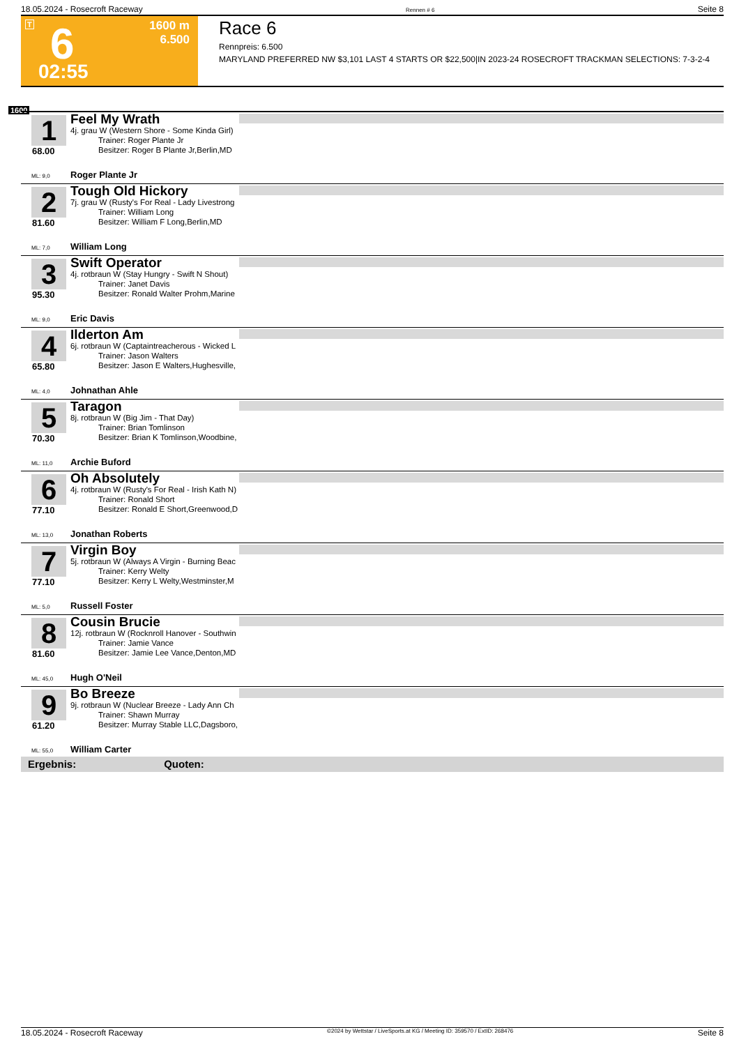18.05.2024 - Rosecroft Raceway Rennen # 6 Seite 8
T 6 1600 m
6.500
02:55
Race 6
Rennpreis: 6.500
MARYLAND PREFERRED NW $3,101 LAST 4 STARTS OR $22,500|IN 2023-24 ROSECROFT TRACKMAN SELECTIONS: 7-3-2-4
1600
1
68.00
Feel My Wrath
4j. grau W (Western Shore - Some Kinda Girl)
Trainer: Roger Plante Jr
Besitzer: Roger B Plante Jr,Berlin,MD
ML: 9,0 Roger Plante Jr
2
81.60
Tough Old Hickory
7j. grau W (Rusty's For Real - Lady Livestrong
Trainer: William Long
Besitzer: William F Long,Berlin,MD
ML: 7,0 William Long
3
95.30
Swift Operator
4j. rotbraun W (Stay Hungry - Swift N Shout)
Trainer: Janet Davis
Besitzer: Ronald Walter Prohm,Marine
ML: 9,0 Eric Davis
4
65.80
Ilderton Am
6j. rotbraun W (Captaintreacherous - Wicked L
Trainer: Jason Walters
Besitzer: Jason E Walters,Hughesville,
ML: 4,0 Johnathan Ahle
5
70.30
Taragon
8j. rotbraun W (Big Jim - That Day)
Trainer: Brian Tomlinson
Besitzer: Brian K Tomlinson,Woodbine,
ML: 11,0 Archie Buford
6
77.10
Oh Absolutely
4j. rotbraun W (Rusty's For Real - Irish Kath N)
Trainer: Ronald Short
Besitzer: Ronald E Short,Greenwood,D
ML: 13,0 Jonathan Roberts
7
77.10
Virgin Boy
5j. rotbraun W (Always A Virgin - Burning Beac
Trainer: Kerry Welty
Besitzer: Kerry L Welty,Westminster,M
ML: 5,0 Russell Foster
8
81.60
Cousin Brucie
12j. rotbraun W (Rocknroll Hanover - Southwin
Trainer: Jamie Vance
Besitzer: Jamie Lee Vance,Denton,MD
ML: 45,0 Hugh O'Neil
9
61.20
Bo Breeze
9j. rotbraun W (Nuclear Breeze - Lady Ann Ch
Trainer: Shawn Murray
Besitzer: Murray Stable LLC,Dagsboro,
ML: 55,0 William Carter
Ergebnis: Quoten:
18.05.2024 - Rosecroft Raceway ©2024 by Wettstar / LiveSports.at KG / Meeting ID: 359570 / ExtID: 268476 Seite 8